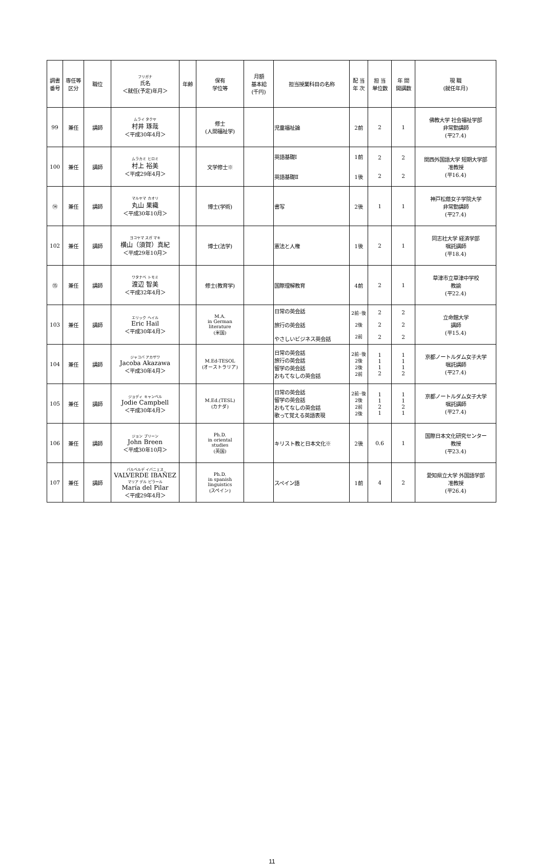| 調書 番号 | 専任等 区分 | 職位 | フリガナ 氏名 ＜就任(予定)年月＞ | 年齢 | 保有 学位等 | 月額 基本給 (千円) | 担当授業科目の名称 | 配 当 年 次 | 担 当 単位数 | 年 間 開講数 | 現 職 (就任年月) |
| --- | --- | --- | --- | --- | --- | --- | --- | --- | --- | --- | --- |
| 99 | 兼任 | 講師 | ムライ タクヤ 村井 琢哉 ＜平成30年4月＞ | | 修士 (人間福祉学) | | 児童福祉論 | 2前 | 2 | 1 | 佛教大学 社会福祉学部 非常勤講師 (平27.4) |
| 100 | 兼任 | 講師 | ムラカミ ヒロミ 村上 裕美 ＜平成29年4月＞ | | 文学修士※ | | 英語基礎Ⅰ 英語基礎Ⅱ | 1前 1後 | 2 2 | 2 2 | 関西外国語大学 短期大学部 准教授 (平16.4) |
| ⑭ | 兼任 | 講師 | マルヤマ カオリ 丸山 果織 ＜平成30年10月＞ | | 博士(学術) | | 書写 | 2後 | 1 | 1 | 神戸松蔭女子学院大学 非常勤講師 (平27.4) |
| 102 | 兼任 | 講師 | ヨコヤマ スガ マキ 横山（須賀）真紀 ＜平成29年10月＞ | | 博士(法学) | | 憲法と人権 | 1後 | 2 | 1 | 同志社大学 経済学部 嘱託講師 (平18.4) |
| ⑮ | 兼任 | 講師 | ワタナベ トモミ 渡辺 智美 ＜平成32年4月＞ | | 修士(教育学) | | 国際理解教育 | 4前 | 2 | 1 | 草津市立草津中学校 教諭 (平22.4) |
| 103 | 兼任 | 講師 | エリック ヘイル Eric Hail ＜平成30年4月＞ | | M.A. in German literature (米国) | | 日常の英会話 旅行の英会話 やさしいビジネス英会話 | 2前･後 2後 2前 | 2 2 2 | 2 2 2 | 立命館大学 講師 (平15.4) |
| 104 | 兼任 | 講師 | ジャコバ アカザワ Jacoba Akazawa ＜平成30年4月＞ | | M.Ed-TESOL (オーストラリア) | | 日常の英会話 旅行の英会話 留学の英会話 おもてなしの英会話 | 2前･後 2後 2後 2前 | 1 1 1 2 | 1 1 1 2 | 京都ノートルダム女子大学 嘱託講師 (平27.4) |
| 105 | 兼任 | 講師 | ジョディ キャンベル Jodie Campbell ＜平成30年4月＞ | | M.Ed.(TESL) (カナダ) | | 日常の英会話 留学の英会話 おもてなしの英会話 歌って覚える英語表現 | 2前･後 2後 2前 2後 | 1 1 2 1 | 1 1 2 1 | 京都ノートルダム女子大学 嘱託講師 (平27.4) |
| 106 | 兼任 | 講師 | ジョン ブリーン John Breen ＜平成30年10月＞ | | Ph.D. in oriental studies (英国) | | キリスト教と日本文化※ | 2後 | 0.6 | 1 | 国際日本文化研究センター 教授 (平23.4) |
| 107 | 兼任 | 講師 | バルベルデ イバニェス VALVERDE IBAÑEZ マリア デル ピラール María del Pilar ＜平成29年4月＞ | | Ph.D. in spanish linguistics (スペイン) | | スペイン語 | 1前 | 4 | 2 | 愛知県立大学 外国語学部 准教授 (平26.4) |
11